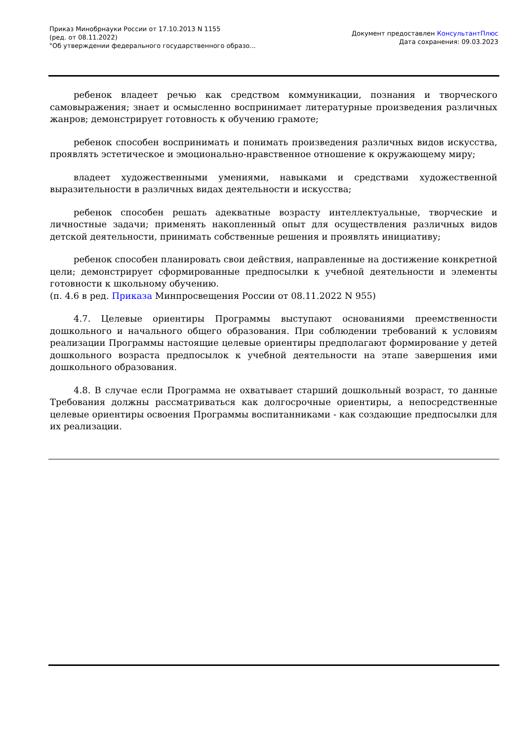Приказ Минобрнауки России от 17.10.2013 N 1155
(ред. от 08.11.2022)
"Об утверждении федерального государственного образо...
Документ предоставлен КонсультантПлюс
Дата сохранения: 09.03.2023
ребенок владеет речью как средством коммуникации, познания и творческого самовыражения; знает и осмысленно воспринимает литературные произведения различных жанров; демонстрирует готовность к обучению грамоте;
ребенок способен воспринимать и понимать произведения различных видов искусства, проявлять эстетическое и эмоционально-нравственное отношение к окружающему миру;
владеет художественными умениями, навыками и средствами художественной выразительности в различных видах деятельности и искусства;
ребенок способен решать адекватные возрасту интеллектуальные, творческие и личностные задачи; применять накопленный опыт для осуществления различных видов детской деятельности, принимать собственные решения и проявлять инициативу;
ребенок способен планировать свои действия, направленные на достижение конкретной цели; демонстрирует сформированные предпосылки к учебной деятельности и элементы готовности к школьному обучению.
(п. 4.6 в ред. Приказа Минпросвещения России от 08.11.2022 N 955)
4.7. Целевые ориентиры Программы выступают основаниями преемственности дошкольного и начального общего образования. При соблюдении требований к условиям реализации Программы настоящие целевые ориентиры предполагают формирование у детей дошкольного возраста предпосылок к учебной деятельности на этапе завершения ими дошкольного образования.
4.8. В случае если Программа не охватывает старший дошкольный возраст, то данные Требования должны рассматриваться как долгосрочные ориентиры, а непосредственные целевые ориентиры освоения Программы воспитанниками - как создающие предпосылки для их реализации.